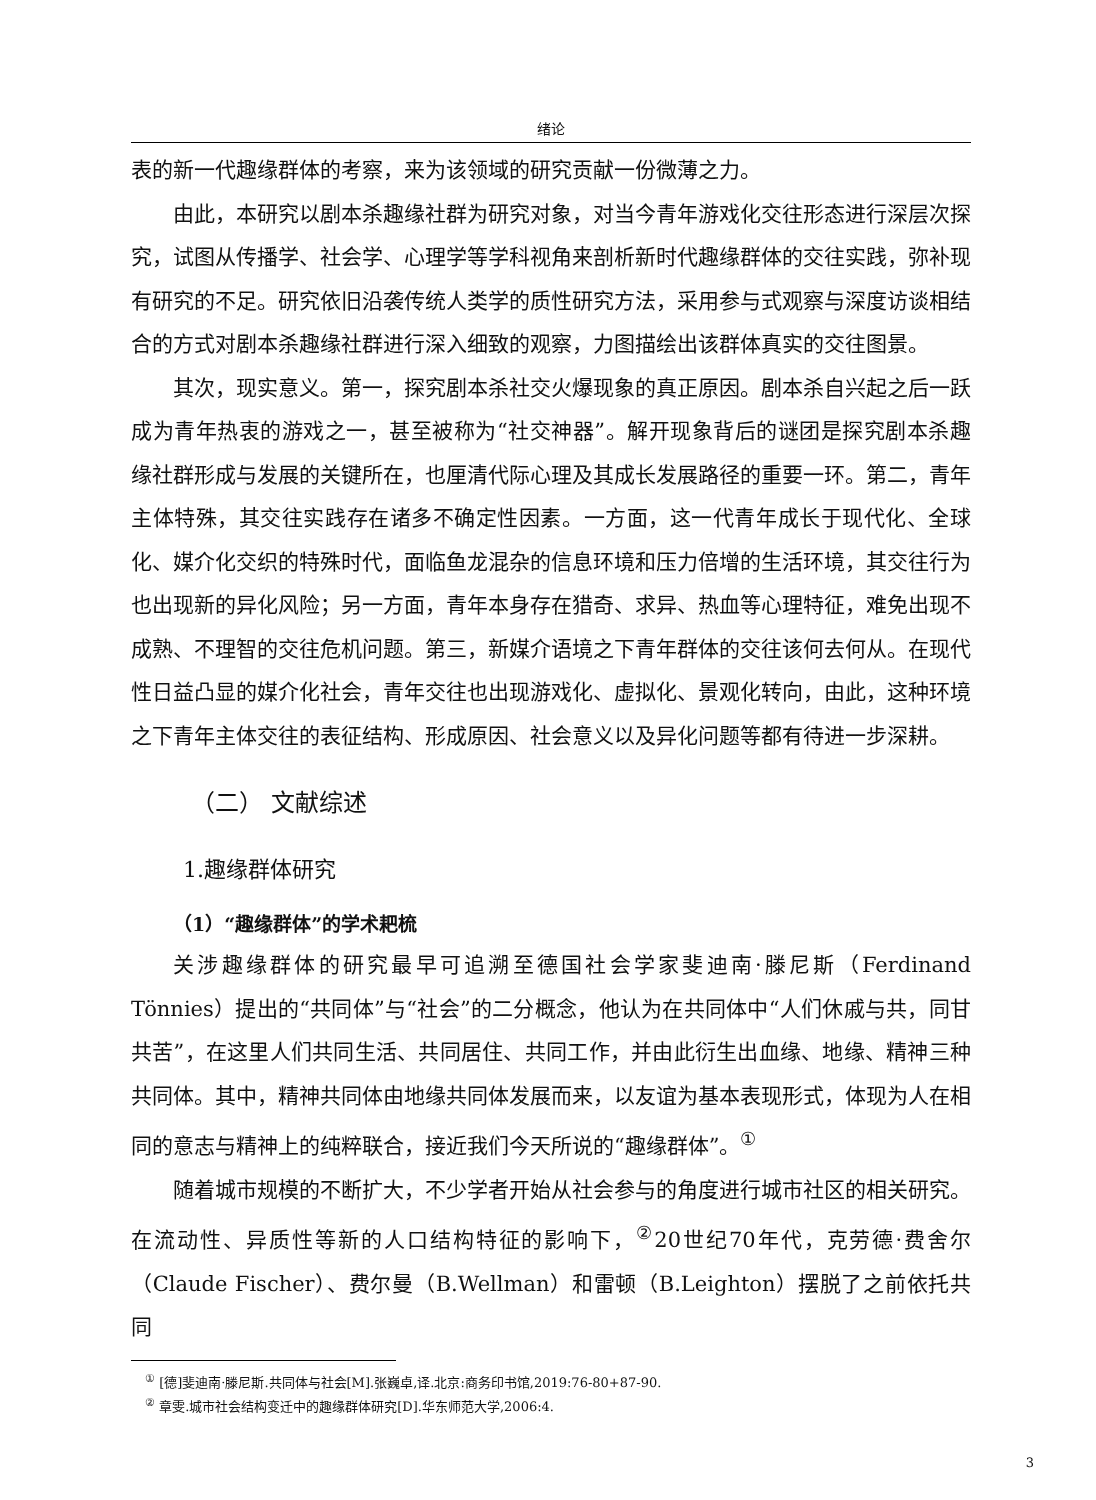绪论
表的新一代趣缘群体的考察，来为该领域的研究贡献一份微薄之力。
由此，本研究以剧本杀趣缘社群为研究对象，对当今青年游戏化交往形态进行深层次探究，试图从传播学、社会学、心理学等学科视角来剖析新时代趣缘群体的交往实践，弥补现有研究的不足。研究依旧沿袭传统人类学的质性研究方法，采用参与式观察与深度访谈相结合的方式对剧本杀趣缘社群进行深入细致的观察，力图描绘出该群体真实的交往图景。
其次，现实意义。第一，探究剧本杀社交火爆现象的真正原因。剧本杀自兴起之后一跃成为青年热衷的游戏之一，甚至被称为“社交神器”。解开现象背后的谜团是探究剧本杀趣缘社群形成与发展的关键所在，也厘清代际心理及其成长发展路径的重要一环。第二，青年主体特殊，其交往实践存在诸多不确定性因素。一方面，这一代青年成长于现代化、全球化、媒介化交织的特殊时代，面临鱼龙混杂的信息环境和压力倍增的生活环境，其交往行为也出现新的异化风险；另一方面，青年本身存在猎奇、求异、热血等心理特征，难免出现不成熟、不理智的交往危机问题。第三，新媒介语境之下青年群体的交往该何去何从。在现代性日益凸显的媒介化社会，青年交往也出现游戏化、虚拟化、景观化转向，由此，这种环境之下青年主体交往的表征结构、形成原因、社会意义以及异化问题等都有待进一步深耕。
（二） 文献综述
1.趣缘群体研究
（1）“趣缘群体”的学术耙梳
关涉趣缘群体的研究最早可追溯至德国社会学家斐迪南·滕尼斯（Ferdinand Tönnies）提出的“共同体”与“社会”的二分概念，他认为在共同体中“人们休戚与共，同甘共苦”，在这里人们共同生活、共同居住、共同工作，并由此衍生出血缘、地缘、精神三种共同体。其中，精神共同体由地缘共同体发展而来，以友谊为基本表现形式，体现为人在相同的意志与精神上的纯粹联合，接近我们今天所说的“趣缘群体”。<sup>①</sup>
随着城市规模的不断扩大，不少学者开始从社会参与的角度进行城市社区的相关研究。在流动性、异质性等新的人口结构特征的影响下，<sup>②</sup>20世纪70年代，克劳德·费舍尔（Claude Fischer）、费尔曼（B.Wellman）和雷顿（B.Leighton）摆脱了之前依托共同
<sup>①</sup> [德]斐迪南·滕尼斯.共同体与社会[M].张巍卓,译.北京:商务印书馆,2019:76-80+87-90.
<sup>②</sup> 章雯.城市社会结构变迁中的趣缘群体研究[D].华东师范大学,2006:4.
3